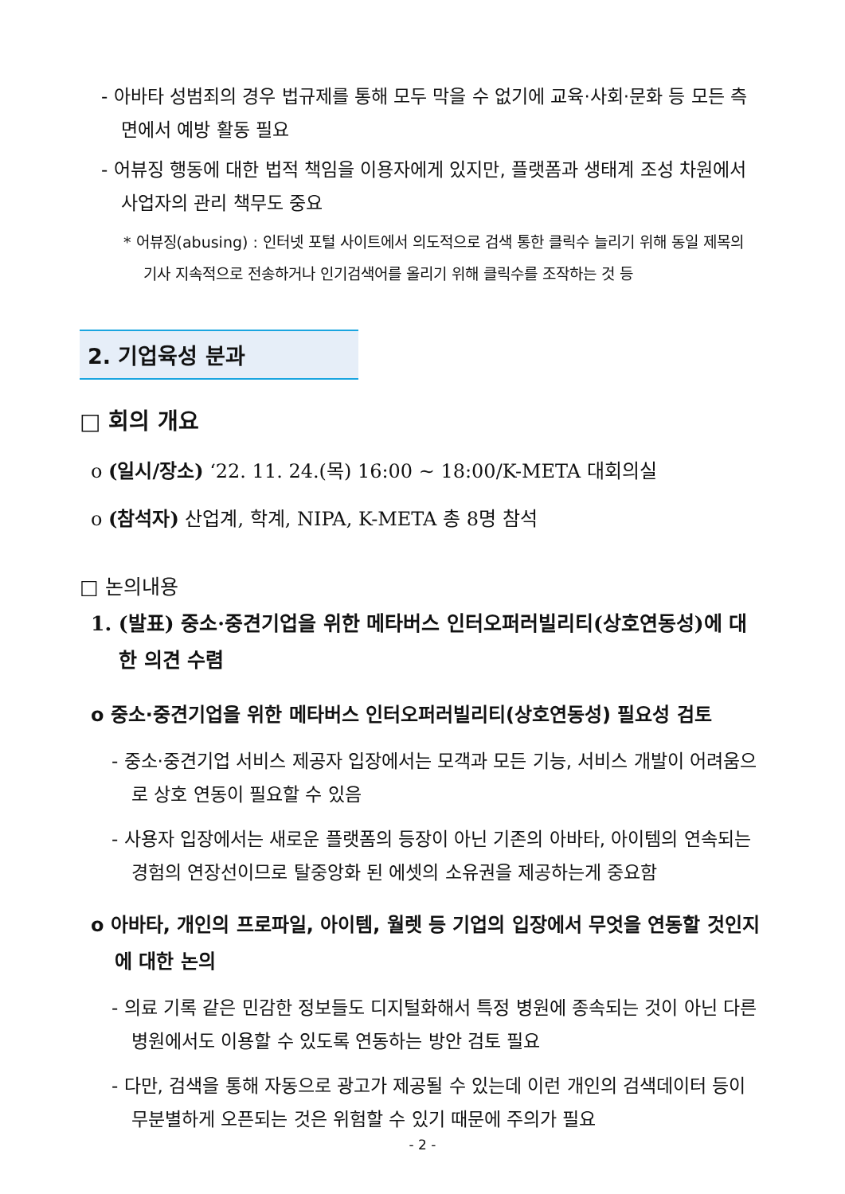- 아바타 성범죄의 경우 법규제를 통해 모두 막을 수 없기에 교육·사회·문화 등 모든 측면에서 예방 활동 필요
- 어뷰징 행동에 대한 법적 책임을 이용자에게 있지만, 플랫폼과 생태계 조성 차원에서 사업자의 관리 책무도 중요
* 어뷰징(abusing) : 인터넷 포털 사이트에서 의도적으로 검색 통한 클릭수 늘리기 위해 동일 제목의 기사 지속적으로 전송하거나 인기검색어를 올리기 위해 클릭수를 조작하는 것 등
2. 기업육성 분과
□ 회의 개요
o (일시/장소) ‘22. 11. 24.(목) 16:00 ~ 18:00/K-META 대회의실
o (참석자) 산업계, 학계, NIPA, K-META 총 8명 참석
□ 논의내용
1. (발표) 중소·중견기업을 위한 메타버스 인터오퍼러빌리티(상호연동성)에 대한 의견 수렴
o 중소·중견기업을 위한 메타버스 인터오퍼러빌리티(상호연동성) 필요성 검토
- 중소·중견기업 서비스 제공자 입장에서는 모객과 모든 기능, 서비스 개발이 어려움으로 상호 연동이 필요할 수 있음
- 사용자 입장에서는 새로운 플랫폼의 등장이 아닌 기존의 아바타, 아이템의 연속되는 경험의 연장선이므로 탈중앙화 된 에셋의 소유권을 제공하는게 중요함
o 아바타, 개인의 프로파일, 아이템, 월렛 등 기업의 입장에서 무엇을 연동할 것인지에 대한 논의
- 의료 기록 같은 민감한 정보들도 디지털화해서 특정 병원에 종속되는 것이 아닌 다른 병원에서도 이용할 수 있도록 연동하는 방안 검토 필요
- 다만, 검색을 통해 자동으로 광고가 제공될 수 있는데 이런 개인의 검색데이터 등이 무분별하게 오픈되는 것은 위험할 수 있기 때문에 주의가 필요
- 2 -